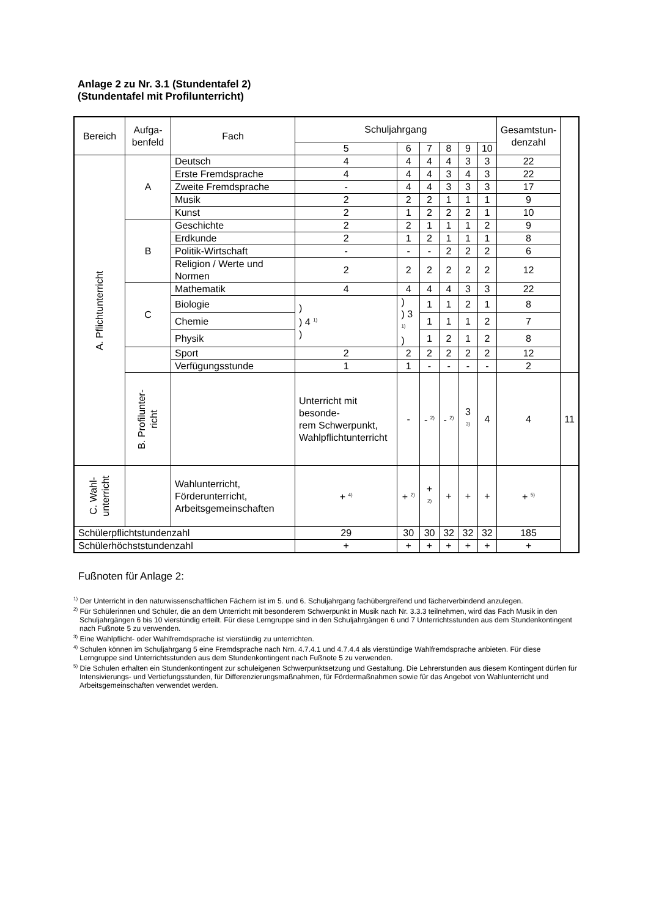Anlage 2 zu Nr. 3.1 (Stundentafel 2)
(Stundentafel mit Profilunterricht)
| Bereich | Aufga- benfeld | Fach | Schuljahrgang | | | | | | Gesamtstun- denzahl | |
| --- | --- | --- | --- | --- | --- | --- | --- | --- | --- | --- |
| | | | 5 | 6 | 7 | 8 | 9 | 10 | | |
| A. Pflichtunterricht | A | Deutsch | 4 | 4 | 4 | 4 | 3 | 3 | 22 | |
| | | Erste Fremdsprache | 4 | 4 | 4 | 3 | 4 | 3 | 22 | |
| | | Zweite Fremdsprache | - | 4 | 4 | 3 | 3 | 3 | 17 | |
| | | Musik | 2 | 2 | 2 | 1 | 1 | 1 | 9 | |
| | | Kunst | 2 | 1 | 2 | 2 | 2 | 1 | 10 | |
| | B | Geschichte | 2 | 2 | 1 | 1 | 1 | 2 | 9 | |
| | | Erdkunde | 2 | 1 | 2 | 1 | 1 | 1 | 8 | |
| | | Politik-Wirtschaft | - | - | - | 2 | 2 | 2 | 6 | |
| | | Religion / Werte und Normen | 2 | 2 | 2 | 2 | 2 | 2 | 12 | |
| | C | Mathematik | 4 | 4 | 4 | 4 | 3 | 3 | 22 | |
| | | Biologie | ) ) 4 <sup>1)</sup> ) | ) ) 3 <sup>1)</sup> ) | 1 | 1 | 2 | 1 | 8 | |
| | | Chemie | | | 1 | 1 | 1 | 2 | 7 | |
| | | Physik | | | 1 | 2 | 1 | 2 | 8 | |
| | | Sport | 2 | 2 | 2 | 2 | 2 | 2 | 12 | |
| | | Verfügungsstunde | 1 | 1 | - | - | - | - | 2 | |
| | B. Profilunter- richt | | Unterricht mit besonde- rem Schwerpunkt, Wahlpflichtunterricht | - | - <sup>2)</sup> | - <sup>2)</sup> | 3 <sup>3)</sup> | 4 | 4 | 11 |
| C. Wahl- unterricht | | Wahlunterricht, Förderunterricht, Arbeitsgemeinschaften | + <sup>4)</sup> | + <sup>2)</sup> | + <sup>2)</sup> | + | + | + | + <sup>5)</sup> | |
| Schülerpflichtstundenzahl | | | 29 | 30 | 30 | 32 | 32 | 32 | 185 | |
| Schülerhöchststundenzahl | | | + | + | + | + | + | + | + | |
Fußnoten für Anlage 2:
<sup>1)</sup> Der Unterricht in den naturwissenschaftlichen Fächern ist im 5. und 6. Schuljahrgang fachübergreifend und fächerverbindend anzulegen.
<sup>2)</sup> Für Schülerinnen und Schüler, die an dem Unterricht mit besonderem Schwerpunkt in Musik nach Nr. 3.3.3 teilnehmen, wird das Fach Musik in den Schuljahrgängen 6 bis 10 vierstündig erteilt. Für diese Lerngruppe sind in den Schuljahrgängen 6 und 7 Unterrichtsstunden aus dem Stundenkontingent nach Fußnote 5 zu verwenden.
<sup>3)</sup> Eine Wahlpflicht- oder Wahlfremdsprache ist vierstündig zu unterrichten.
<sup>4)</sup> Schulen können im Schuljahrgang 5 eine Fremdsprache nach Nrn. 4.7.4.1 und 4.7.4.4 als vierstündige Wahlfremdsprache anbieten. Für diese Lerngruppe sind Unterrichtsstunden aus dem Stundenkontingent nach Fußnote 5 zu verwenden.
<sup>5)</sup> Die Schulen erhalten ein Stundenkontingent zur schuleigenen Schwerpunktsetzung und Gestaltung. Die Lehrerstunden aus diesem Kontingent dürfen für Intensivierungs- und Vertiefungsstunden, für Differenzierungsmaßnahmen, für Fördermaßnahmen sowie für das Angebot von Wahlunterricht und Arbeitsgemeinschaften verwendet werden.